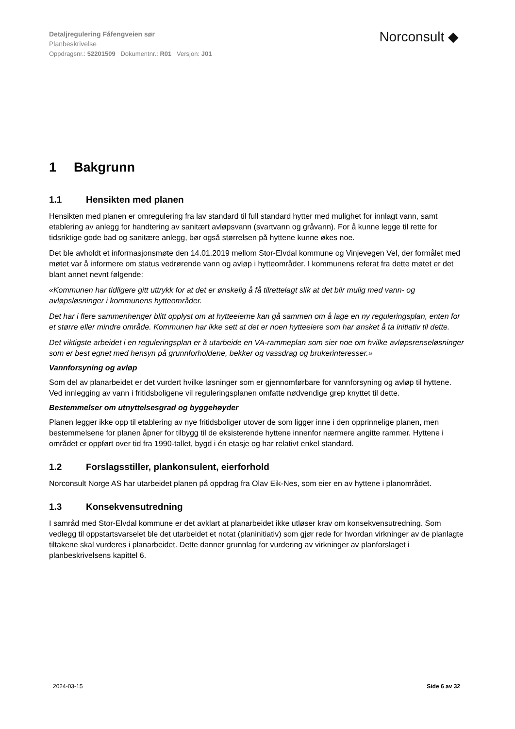Detaljregulering Fåfengveien sør
Planbeskrivelse
Oppdragsnr.: 52201509 Dokumentnr.: R01 Versjon: J01
Norconsult ◆
1 Bakgrunn
1.1 Hensikten med planen
Hensikten med planen er omregulering fra lav standard til full standard hytter med mulighet for innlagt vann, samt etablering av anlegg for handtering av sanitært avløpsvann (svartvann og gråvann). For å kunne legge til rette for tidsriktige gode bad og sanitære anlegg, bør også størrelsen på hyttene kunne økes noe.
Det ble avholdt et informasjonsmøte den 14.01.2019 mellom Stor-Elvdal kommune og Vinjevegen Vel, der formålet med møtet var å informere om status vedrørende vann og avløp i hytteområder. I kommunens referat fra dette møtet er det blant annet nevnt følgende:
«Kommunen har tidligere gitt uttrykk for at det er ønskelig å få tilrettelagt slik at det blir mulig med vann- og avløpsløsninger i kommunens hytteområder.
Det har i flere sammenhenger blitt opplyst om at hytteeierne kan gå sammen om å lage en ny reguleringsplan, enten for et større eller mindre område. Kommunen har ikke sett at det er noen hytteeiere som har ønsket å ta initiativ til dette.
Det viktigste arbeidet i en reguleringsplan er å utarbeide en VA-rammeplan som sier noe om hvilke avløpsrenseløsninger som er best egnet med hensyn på grunnforholdene, bekker og vassdrag og brukerinteresser.»
Vannforsyning og avløp
Som del av planarbeidet er det vurdert hvilke løsninger som er gjennomførbare for vannforsyning og avløp til hyttene. Ved innlegging av vann i fritidsboligene vil reguleringsplanen omfatte nødvendige grep knyttet til dette.
Bestemmelser om utnyttelsesgrad og byggehøyder
Planen legger ikke opp til etablering av nye fritidsboliger utover de som ligger inne i den opprinnelige planen, men bestemmelsene for planen åpner for tilbygg til de eksisterende hyttene innenfor nærmere angitte rammer. Hyttene i området er oppført over tid fra 1990-tallet, bygd i én etasje og har relativt enkel standard.
1.2 Forslagsstiller, plankonsulent, eierforhold
Norconsult Norge AS har utarbeidet planen på oppdrag fra Olav Eik-Nes, som eier en av hyttene i planområdet.
1.3 Konsekvensutredning
I samråd med Stor-Elvdal kommune er det avklart at planarbeidet ikke utløser krav om konsekvensutredning. Som vedlegg til oppstartsvarselet ble det utarbeidet et notat (planinitiativ) som gjør rede for hvordan virkninger av de planlagte tiltakene skal vurderes i planarbeidet. Dette danner grunnlag for vurdering av virkninger av planforslaget i planbeskrivelsens kapittel 6.
2024-03-15 Side 6 av 32